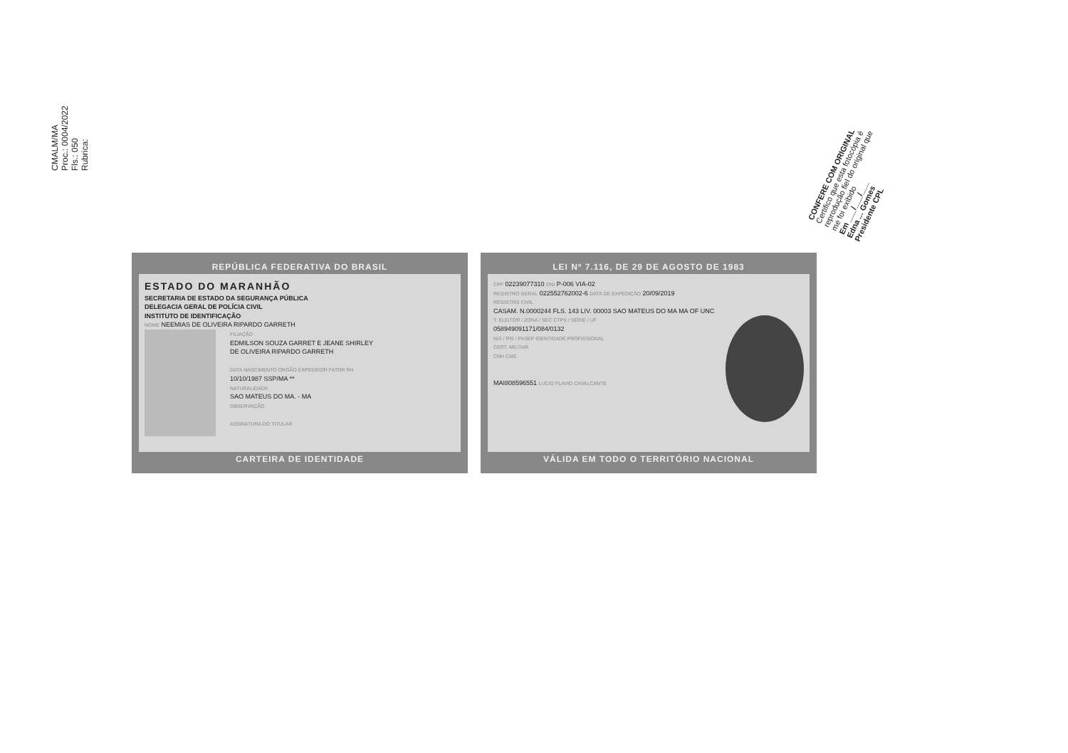CMALM/MA
Proc.: 0004/2022
Fls.: 050
Rubrica:
CONFERE COM ORIGINAL
Certifico que esta fotocópia é reprodução fiel do original que me foi exibido
Em ___/___/___
Edna ... Gomes
Presidente CPL
REPÚBLICA FEDERATIVA DO BRASIL
ESTADO DO MARANHÃO
SECRETARIA DE ESTADO DA SEGURANÇA PÚBLICA
DELEGACIA GERAL DE POLÍCIA CIVIL
INSTITUTO DE IDENTIFICAÇÃO
NOME NEEMIAS DE OLIVEIRA RIPARDO GARRETH
FILIAÇÃO
EDMILSON SOUZA GARRET E JEANE SHIRLEY
DE OLIVEIRA RIPARDO GARRETH
DATA NASCIMENTO ÓRGÃO EXPEDIDOR FATOR RH
10/10/1987 SSP/MA **
NATURALIDADE
SAO MATEUS DO MA. - MA
OBSERVAÇÃO
ASSINATURA DO TITULAR
CARTEIRA DE IDENTIDADE
LEI Nº 7.116, DE 29 DE AGOSTO DE 1983
CPF 02239077310 DNI P-006 VIA-02
REGISTRO GERAL 022552762002-6 DATA DE EXPEDIÇÃO 20/09/2019
REGISTRO CIVIL
CASAM. N.0000244 FLS. 143 LIV. 00003 SAO MATEUS DO MA MA OF UNC
T. ELEITOR / ZONA / SEC CTPS / SÉRIE / UF
058949091171/084/0132
NIS / PIS / PASEP IDENTIDADE PROFISSIONAL
CERT. MILITAR
CNH CNS
MAI808596551 LUCIO FLAVIO CAVALCANTE
VÁLIDA EM TODO O TERRITÓRIO NACIONAL